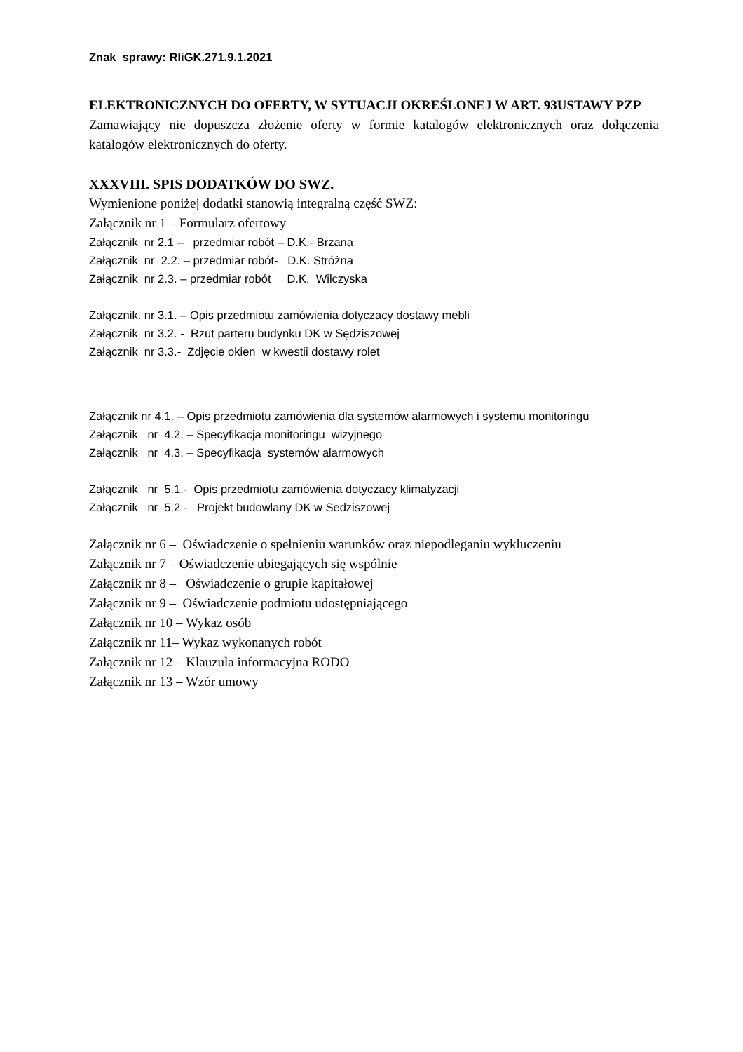Znak sprawy: RIiGK.271.9.1.2021
ELEKTRONICZNYCH DO OFERTY, W SYTUACJI OKREŚLONEJ W ART. 93USTAWY PZP
Zamawiający nie dopuszcza złożenie oferty w formie katalogów elektronicznych oraz dołączenia katalogów elektronicznych do oferty.
XXXVIII. SPIS DODATKÓW DO SWZ.
Wymienione poniżej dodatki stanowią integralną część SWZ:
Załącznik nr 1 – Formularz ofertowy
Załącznik nr 2.1 – przedmiar robót – D.K.- Brzana
Załącznik nr 2.2. – przedmiar robót- D.K. Stróżna
Załącznik nr 2.3. – przedmiar robót D.K. Wilczyska
Załącznik. nr 3.1. – Opis przedmiotu zamówienia dotyczacy dostawy mebli
Załącznik nr 3.2. - Rzut parteru budynku DK w Sędziszowej
Załącznik nr 3.3.- Zdjęcie okien w kwestii dostawy rolet
Załącznik nr 4.1. – Opis przedmiotu zamówienia dla systemów alarmowych i systemu monitoringu
Załącznik nr 4.2. – Specyfikacja monitoringu wizyjnego
Załącznik nr 4.3. – Specyfikacja systemów alarmowych
Załącznik nr 5.1.- Opis przedmiotu zamówienia dotyczacy klimatyzacji
Załącznik nr 5.2 - Projekt budowlany DK w Sedziszowej
Załącznik nr 6 – Oświadczenie o spełnieniu warunków oraz niepodleganiu wykluczeniu
Załącznik nr 7 – Oświadczenie ubiegających się wspólnie
Załącznik nr 8 – Oświadczenie o grupie kapitałowej
Załącznik nr 9 – Oświadczenie podmiotu udostępniającego
Załącznik nr 10 – Wykaz osób
Załącznik nr 11– Wykaz wykonanych robót
Załącznik nr 12 – Klauzula informacyjna RODO
Załącznik nr 13 – Wzór umowy